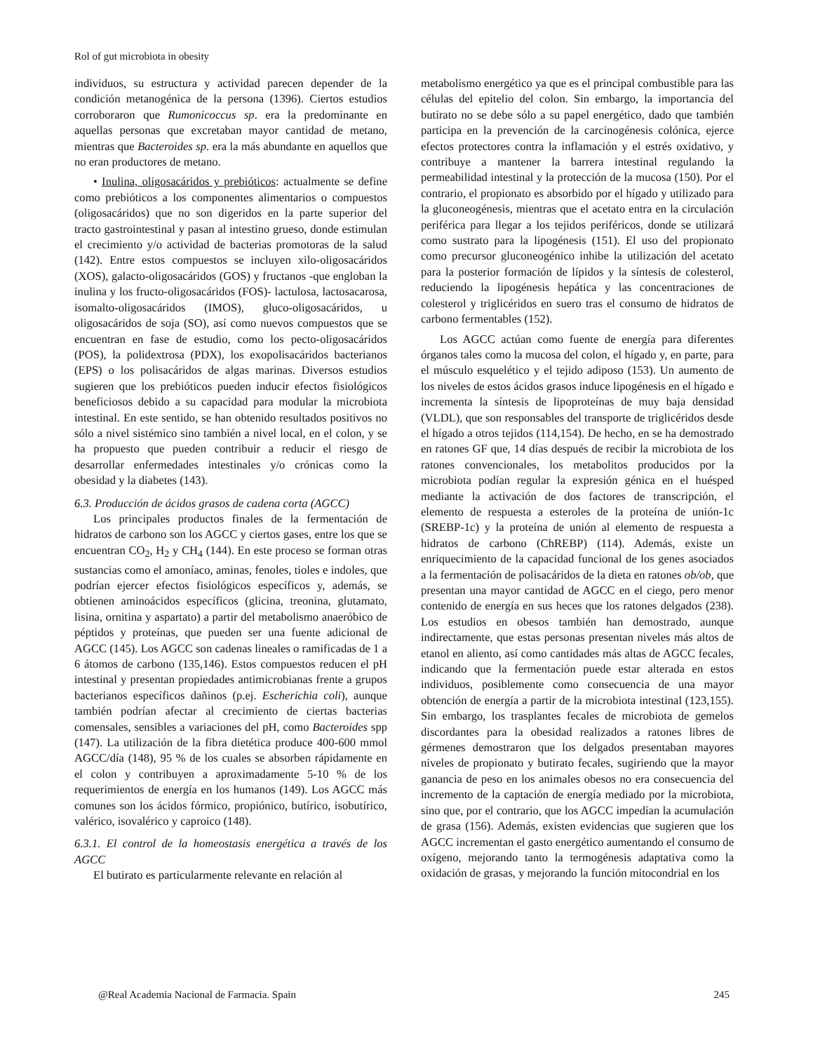Rol of gut microbiota in obesity
individuos, su estructura y actividad parecen depender de la condición metanogénica de la persona (1396). Ciertos estudios corroboraron que Rumonicoccus sp. era la predominante en aquellas personas que excretaban mayor cantidad de metano, mientras que Bacteroides sp. era la más abundante en aquellos que no eran productores de metano.
• Inulina, oligosacáridos y prebióticos: actualmente se define como prebióticos a los componentes alimentarios o compuestos (oligosacáridos) que no son digeridos en la parte superior del tracto gastrointestinal y pasan al intestino grueso, donde estimulan el crecimiento y/o actividad de bacterias promotoras de la salud (142). Entre estos compuestos se incluyen xilo-oligosacáridos (XOS), galacto-oligosacáridos (GOS) y fructanos -que engloban la inulina y los fructo-oligosacáridos (FOS)- lactulosa, lactosacarosa, isomalto-oligosacáridos (IMOS), gluco-oligosacáridos, u oligosacáridos de soja (SO), así como nuevos compuestos que se encuentran en fase de estudio, como los pecto-oligosacáridos (POS), la polidextrosa (PDX), los exopolisacáridos bacterianos (EPS) o los polisacáridos de algas marinas. Diversos estudios sugieren que los prebióticos pueden inducir efectos fisiológicos beneficiosos debido a su capacidad para modular la microbiota intestinal. En este sentido, se han obtenido resultados positivos no sólo a nivel sistémico sino también a nivel local, en el colon, y se ha propuesto que pueden contribuir a reducir el riesgo de desarrollar enfermedades intestinales y/o crónicas como la obesidad y la diabetes (143).
6.3. Producción de ácidos grasos de cadena corta (AGCC)
Los principales productos finales de la fermentación de hidratos de carbono son los AGCC y ciertos gases, entre los que se encuentran CO<sub>2</sub>, H<sub>2</sub> y CH<sub>4</sub> (144). En este proceso se forman otras sustancias como el amoníaco, aminas, fenoles, tioles e indoles, que podrían ejercer efectos fisiológicos específicos y, además, se obtienen aminoácidos específicos (glicina, treonina, glutamato, lisina, ornitina y aspartato) a partir del metabolismo anaeróbico de péptidos y proteínas, que pueden ser una fuente adicional de AGCC (145). Los AGCC son cadenas lineales o ramificadas de 1 a 6 átomos de carbono (135,146). Estos compuestos reducen el pH intestinal y presentan propiedades antimicrobianas frente a grupos bacterianos específicos dañinos (p.ej. Escherichia coli), aunque también podrían afectar al crecimiento de ciertas bacterias comensales, sensibles a variaciones del pH, como Bacteroides spp (147). La utilización de la fibra dietética produce 400-600 mmol AGCC/día (148), 95 % de los cuales se absorben rápidamente en el colon y contribuyen a aproximadamente 5-10 % de los requerimientos de energía en los humanos (149). Los AGCC más comunes son los ácidos fórmico, propiónico, butírico, isobutírico, valérico, isovalérico y caproico (148).
6.3.1. El control de la homeostasis energética a través de los AGCC
El butirato es particularmente relevante en relación al
metabolismo energético ya que es el principal combustible para las células del epitelio del colon. Sin embargo, la importancia del butirato no se debe sólo a su papel energético, dado que también participa en la prevención de la carcinogénesis colónica, ejerce efectos protectores contra la inflamación y el estrés oxidativo, y contribuye a mantener la barrera intestinal regulando la permeabilidad intestinal y la protección de la mucosa (150). Por el contrario, el propionato es absorbido por el hígado y utilizado para la gluconeogénesis, mientras que el acetato entra en la circulación periférica para llegar a los tejidos periféricos, donde se utilizará como sustrato para la lipogénesis (151). El uso del propionato como precursor gluconeogénico inhibe la utilización del acetato para la posterior formación de lípidos y la síntesis de colesterol, reduciendo la lipogénesis hepática y las concentraciones de colesterol y triglicéridos en suero tras el consumo de hidratos de carbono fermentables (152).
Los AGCC actúan como fuente de energía para diferentes órganos tales como la mucosa del colon, el hígado y, en parte, para el músculo esquelético y el tejido adiposo (153). Un aumento de los niveles de estos ácidos grasos induce lipogénesis en el hígado e incrementa la síntesis de lipoproteínas de muy baja densidad (VLDL), que son responsables del transporte de triglicéridos desde el hígado a otros tejidos (114,154). De hecho, en se ha demostrado en ratones GF que, 14 días después de recibir la microbiota de los ratones convencionales, los metabolitos producidos por la microbiota podían regular la expresión génica en el huésped mediante la activación de dos factores de transcripción, el elemento de respuesta a esteroles de la proteína de unión-1c (SREBP-1c) y la proteína de unión al elemento de respuesta a hidratos de carbono (ChREBP) (114). Además, existe un enriquecimiento de la capacidad funcional de los genes asociados a la fermentación de polisacáridos de la dieta en ratones ob/ob, que presentan una mayor cantidad de AGCC en el ciego, pero menor contenido de energía en sus heces que los ratones delgados (238). Los estudios en obesos también han demostrado, aunque indirectamente, que estas personas presentan niveles más altos de etanol en aliento, así como cantidades más altas de AGCC fecales, indicando que la fermentación puede estar alterada en estos individuos, posiblemente como consecuencia de una mayor obtención de energía a partir de la microbiota intestinal (123,155). Sin embargo, los trasplantes fecales de microbiota de gemelos discordantes para la obesidad realizados a ratones libres de gérmenes demostraron que los delgados presentaban mayores niveles de propionato y butirato fecales, sugiriendo que la mayor ganancia de peso en los animales obesos no era consecuencia del incremento de la captación de energía mediado por la microbiota, sino que, por el contrario, que los AGCC impedían la acumulación de grasa (156). Además, existen evidencias que sugieren que los AGCC incrementan el gasto energético aumentando el consumo de oxígeno, mejorando tanto la termogénesis adaptativa como la oxidación de grasas, y mejorando la función mitocondrial en los
@Real Academia Nacional de Farmacia. Spain 245